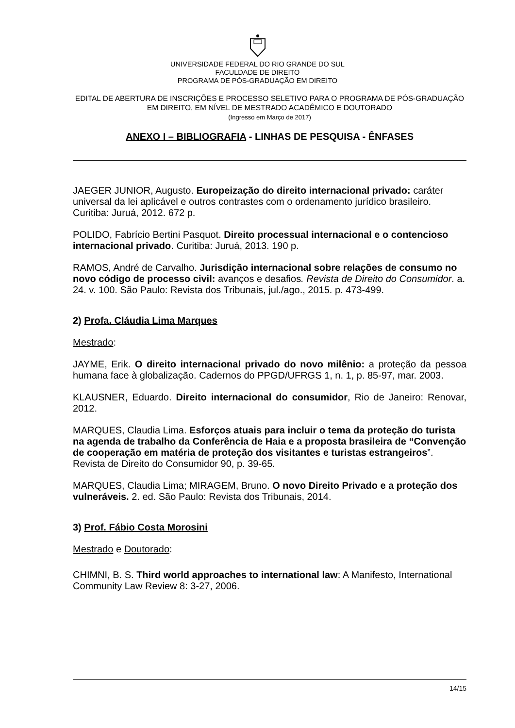UNIVERSIDADE FEDERAL DO RIO GRANDE DO SUL
FACULDADE DE DIREITO
PROGRAMA DE PÓS-GRADUAÇÃO EM DIREITO
EDITAL DE ABERTURA DE INSCRIÇÕES E PROCESSO SELETIVO PARA O PROGRAMA DE PÓS-GRADUAÇÃO EM DIREITO, EM NÍVEL DE MESTRADO ACADÊMICO E DOUTORADO
(Ingresso em Março de 2017)
ANEXO I – BIBLIOGRAFIA - LINHAS DE PESQUISA - ÊNFASES
JAEGER JUNIOR, Augusto. Europeização do direito internacional privado: caráter universal da lei aplicável e outros contrastes com o ordenamento jurídico brasileiro. Curitiba: Juruá, 2012. 672 p.
POLIDO, Fabrício Bertini Pasquot. Direito processual internacional e o contencioso internacional privado. Curitiba: Juruá, 2013. 190 p.
RAMOS, André de Carvalho. Jurisdição internacional sobre relações de consumo no novo código de processo civil: avanços e desafios. Revista de Direito do Consumidor. a. 24. v. 100. São Paulo: Revista dos Tribunais, jul./ago., 2015. p. 473-499.
2) Profa. Cláudia Lima Marques
Mestrado:
JAYME, Erik. O direito internacional privado do novo milênio: a proteção da pessoa humana face à globalização. Cadernos do PPGD/UFRGS 1, n. 1, p. 85-97, mar. 2003.
KLAUSNER, Eduardo. Direito internacional do consumidor, Rio de Janeiro: Renovar, 2012.
MARQUES, Claudia Lima. Esforços atuais para incluir o tema da proteção do turista na agenda de trabalho da Conferência de Haia e a proposta brasileira de “Convenção de cooperação em matéria de proteção dos visitantes e turistas estrangeiros”. Revista de Direito do Consumidor 90, p. 39-65.
MARQUES, Claudia Lima; MIRAGEM, Bruno. O novo Direito Privado e a proteção dos vulneráveis. 2. ed. São Paulo: Revista dos Tribunais, 2014.
3) Prof. Fábio Costa Morosini
Mestrado e Doutorado:
CHIMNI, B. S. Third world approaches to international law: A Manifesto, International Community Law Review 8: 3-27, 2006.
14/15